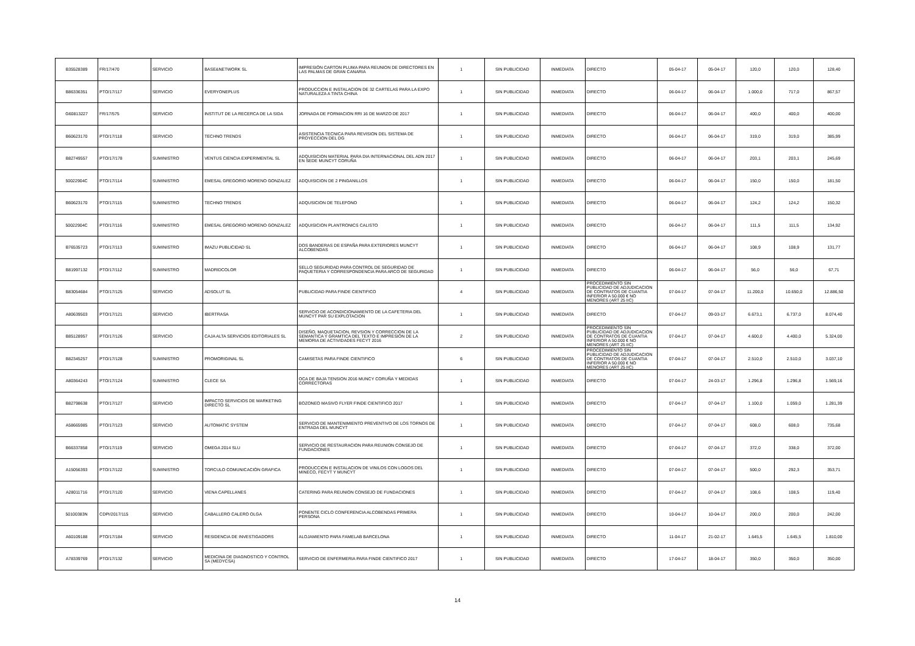| B35528389 | FR/17/470 | SERVICIO | BASE&NETWORK SL | IMPRESIÓN CARTON PLUMA PARA REUNION DE DIRECTORES EN LAS PALMAS DE GRAN CANARIA | 1 | SIN PUBLICIDAD | INMEDIATA | DIRECTO | 05-04-17 | 05-04-17 | 120,0 | 120,0 | 128,40 |
| B86336351 | PTO/17/117 | SERVICIO | EVERYONEPLUS | PRODUCCION E INSTALACION DE 32 CARTELAS PARA LA EXPO NATURALEZA A TINTA CHINA | 1 | SIN PUBLICIDAD | INMEDIATA | DIRECTO | 06-04-17 | 06-04-17 | 1.000,0 | 717,0 | 867,57 |
| G60813227 | FR/17/575 | SERVICIO | INSTITUT DE LA RECERCA DE LA SIDA | JORNADA DE FORMACION RRI 16 DE MARZO DE 2017 | 1 | SIN PUBLICIDAD | INMEDIATA | DIRECTO | 06-04-17 | 06-04-17 | 400,0 | 400,0 | 400,00 |
| B60623170 | PTO/17/118 | SERVICIO | TECHNO TRENDS | ASISTENCIA TECNICA PARA REVISION DEL SISTEMA DE PROYECCION DEL DG | 1 | SIN PUBLICIDAD | INMEDIATA | DIRECTO | 06-04-17 | 06-04-17 | 319,0 | 319,0 | 385,99 |
| B82749557 | PTO/17/178 | SUMINISTRO | VENTUS CIENCIA EXPERIMENTAL SL | ADQUISICION MATERIAL PARA DIA INTERNACIONAL DEL ADN 2017 EN SEDE MUNCYT CORUÑA | 1 | SIN PUBLICIDAD | INMEDIATA | DIRECTO | 06-04-17 | 06-04-17 | 203,1 | 203,1 | 245,69 |
| 50022904C | PTO/17/114 | SUMINISTRO | EMESAL GREGORIO MORENO GONZALEZ | ADQUISICION DE 2 PINGANILLOS | 1 | SIN PUBLICIDAD | INMEDIATA | DIRECTO | 06-04-17 | 06-04-17 | 150,0 | 150,0 | 181,50 |
| B60623170 | PTO/17/115 | SUMINISTRO | TECHNO TRENDS | ADQUSICION DE TELEFONO | 1 | SIN PUBLICIDAD | INMEDIATA | DIRECTO | 06-04-17 | 06-04-17 | 124,2 | 124,2 | 150,32 |
| 50022904C | PTO/17/116 | SUMINISTRO | EMESAL GREGORIO MORENO GONZALEZ | ADQUISICION PLANTRONICS CALISTO | 1 | SIN PUBLICIDAD | INMEDIATA | DIRECTO | 06-04-17 | 06-04-17 | 111,5 | 111,5 | 134,92 |
| B76535723 | PTO/17/113 | SUMINISTRO | IMAZU PUBLICIDAD SL | DOS BANDERAS DE ESPAÑA PARA EXTERIORES MUNCYT ALCOBENDAS | 1 | SIN PUBLICIDAD | INMEDIATA | DIRECTO | 06-04-17 | 06-04-17 | 108,9 | 108,9 | 131,77 |
| B81997132 | PTO/17/112 | SUMINISTRO | MADRIDCOLOR | SELLO SEGURIDAD PARA CONTROL DE SEGURIDAD DE PAQUETERIA Y CORRESPONDENCIA PARA ARCO DE SEGURIDAD | 1 | SIN PUBLICIDAD | INMEDIATA | DIRECTO | 06-04-17 | 06-04-17 | 56,0 | 56,0 | 67,71 |
| B83054684 | PTO/17/125 | SERVICIO | ADSOLUT SL | PUBLICIDAD PARA FINDE CIENTIFICO | 4 | SIN PUBLICIDAD | INMEDIATA | PROCEDIMIENTO SIN PUBLICIDAD DE ADJUDICACION DE CONTRATOS DE CUANTIA INFERIOR A 50.000 € NO MENORES (ART 25 IIC) | 07-04-17 | 07-04-17 | 11.200,0 | 10.650,0 | 12.886,50 |
| A80639503 | PTO/17/121 | SERVICIO | IBERTRASA | SERVICIO DE ACONDICIONAMIENTO DE LA CAFETERIA DEL MUNCYT PAR SU EXPLOTACION | 1 | SIN PUBLICIDAD | INMEDIATA | DIRECTO | 07-04-17 | 09-03-17 | 6.673,1 | 6.737,0 | 8.074,40 |
| B85128957 | PTO/17/126 | SERVICIO | CAJA ALTA SERVICIOS EDITORIALES SL | DISEÑO, MAQUETACION, REVSION Y CORRECCION DE LA SEMANTICA Y GRAMTICA DEL TEXTO E IMPRESIÓN DE LA MEMORIA DE ACTIVIDADES FECYT 2016 | 2 | SIN PUBLICIDAD | INMEDIATA | PROCEDIMIENTO SIN PUBLICIDAD DE ADJUDICACION DE CONTRATOS DE CUANTIA INFERIOR A 50.000 € NO MENORES (ART 25 IIC) | 07-04-17 | 07-04-17 | 4.600,0 | 4.400,0 | 5.324,00 |
| B82345257 | PTO/17/128 | SUMINISTRO | PROMORIGINAL SL | CAMISETAS PARA FINDE CIENTIFICO | 6 | SIN PUBLICIDAD | INMEDIATA | PROCEDIMIENTO SIN PUBLICIDAD DE ADJUDICACION DE CONTRATOS DE CUANTIA INFERIOR A 50.000 € NO MENORES (ART 25 IIC) | 07-04-17 | 07-04-17 | 2.510,0 | 2.510,0 | 3.037,10 |
| A80364243 | PTO/17/124 | SUMINISTRO | CLECE SA | OCA DE BAJA TENSION 2016 MUNCY CORUÑA Y MEDIDAS CORRECTORAS | 1 | SIN PUBLICIDAD | INMEDIATA | DIRECTO | 07-04-17 | 24-03-17 | 1.296,8 | 1.296,8 | 1.569,16 |
| B82798638 | PTO/17/127 | SERVICIO | IMPACTO SERVICIOS DE MARKETING DIRECTO SL | BOZONEO MASIVO FLYER FINDE CIENTIFICO 2017 | 1 | SIN PUBLICIDAD | INMEDIATA | DIRECTO | 07-04-17 | 07-04-17 | 1.100,0 | 1.059,0 | 1.281,39 |
| A58665985 | PTO/17/123 | SERVICIO | AUTOMATIC SYSTEM | SERVICIO DE MANTENIMIENTO PREVENTIVO DE LOS TORNOS DE ENTRADA DEL MUNCYT | 1 | SIN PUBLICIDAD | INMEDIATA | DIRECTO | 07-04-17 | 07-04-17 | 608,0 | 608,0 | 735,68 |
| B66337858 | PTO/17/119 | SERVICIO | OMEGA 2014 SLU | SERVICIO DE RESTAURACION PARA REUNION CONSEJO DE FUNDACIONES | 1 | SIN PUBLICIDAD | INMEDIATA | DIRECTO | 07-04-17 | 07-04-17 | 372,0 | 338,0 | 372,00 |
| A15056393 | PTO/17/122 | SUMINISTRO | TORCULO COMUNICACIÓN GRAFICA | PRODUCCION E INSTALACION DE VINILOS CON LOGOS DEL MINECO, FECYT Y MUNCYT | 1 | SIN PUBLICIDAD | INMEDIATA | DIRECTO | 07-04-17 | 07-04-17 | 500,0 | 292,3 | 353,71 |
| A28011716 | PTO/17/120 | SERVICIO | VIENA CAPELLANES | CATERING PARA REUNION CONSEJO DE FUNDACIONES | 1 | SIN PUBLICIDAD | INMEDIATA | DIRECTO | 07-04-17 | 07-04-17 | 108,6 | 108,5 | 119,40 |
| 50100383N | CDPI/2017/115 | SERVICIO | CABALLERO CALERO OLGA | PONENTE CICLO CONFERENCIA ALCOBENDAS PRIMERA PERSONA | 1 | SIN PUBLICIDAD | INMEDIATA | DIRECTO | 10-04-17 | 10-04-17 | 200,0 | 200,0 | 242,00 |
| A60109188 | PTO/17/184 | SERVICIO | RESIDENCIA DE INVESTIGADORS | ALOJAMIENTO PARA FAMELAB BARCELONA | 1 | SIN PUBLICIDAD | INMEDIATA | DIRECTO | 11-04-17 | 21-02-17 | 1.645,5 | 1.645,5 | 1.810,00 |
| A78339769 | PTO/17/132 | SERVICIO | MEDICINA DE DIAGNOSTICO Y CONTROL SA (MEDYCSA) | SERVICIO DE ENFERMERIA PARA FINDE CIENTIFICO 2017 | 1 | SIN PUBLICIDAD | INMEDIATA | DIRECTO | 17-04-17 | 18-04-17 | 350,0 | 350,0 | 350,00 |
14